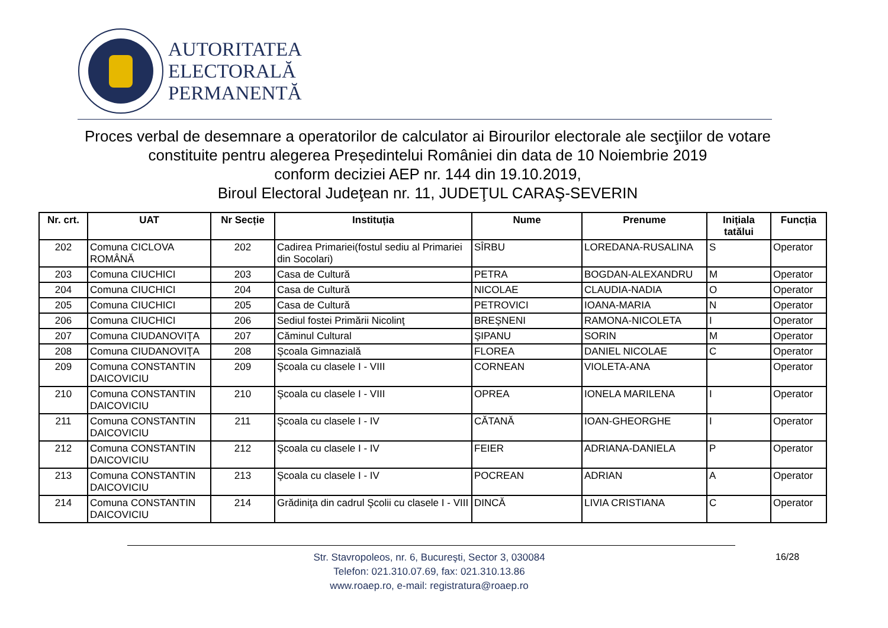AUTORITATEA
ELECTORALĂ
PERMANENTĂ
Proces verbal de desemnare a operatorilor de calculator ai Birourilor electorale ale secţiilor de votare constituite pentru alegerea Președintelui României din data de 10 Noiembrie 2019
conform deciziei AEP nr. 144 din 19.10.2019,
Biroul Electoral Judeţean nr. 11, JUDEŢUL CARAŞ-SEVERIN
| Nr. crt. | UAT | Nr Secție | Instituția | Nume | Prenume | Inițiala tatălui | Funcția |
| --- | --- | --- | --- | --- | --- | --- | --- |
| 202 | Comuna CICLOVA ROMÂNĂ | 202 | Cadirea Primariei(fostul sediu al Primariei din Socolari) | SÎRBU | LOREDANA-RUSALINA | S | Operator |
| 203 | Comuna CIUCHICI | 203 | Casa de Cultură | PETRA | BOGDAN-ALEXANDRU | M | Operator |
| 204 | Comuna CIUCHICI | 204 | Casa de Cultură | NICOLAE | CLAUDIA-NADIA | O | Operator |
| 205 | Comuna CIUCHICI | 205 | Casa de Cultură | PETROVICI | IOANA-MARIA | N | Operator |
| 206 | Comuna CIUCHICI | 206 | Sediul fostei Primării Nicolinţ | BREŞNENI | RAMONA-NICOLETA | I | Operator |
| 207 | Comuna CIUDANOVIŢA | 207 | Căminul Cultural | ŞIPANU | SORIN | M | Operator |
| 208 | Comuna CIUDANOVIŢA | 208 | Şcoala Gimnazială | FLOREA | DANIEL NICOLAE | C | Operator |
| 209 | Comuna CONSTANTIN DAICOVICIU | 209 | Şcoala cu clasele I - VIII | CORNEAN | VIOLETA-ANA | | Operator |
| 210 | Comuna CONSTANTIN DAICOVICIU | 210 | Şcoala cu clasele I - VIII | OPREA | IONELA MARILENA | I | Operator |
| 211 | Comuna CONSTANTIN DAICOVICIU | 211 | Şcoala cu clasele I - IV | CĂTANĂ | IOAN-GHEORGHE | I | Operator |
| 212 | Comuna CONSTANTIN DAICOVICIU | 212 | Şcoala cu clasele I - IV | FEIER | ADRIANA-DANIELA | P | Operator |
| 213 | Comuna CONSTANTIN DAICOVICIU | 213 | Şcoala cu clasele I - IV | POCREAN | ADRIAN | A | Operator |
| 214 | Comuna CONSTANTIN DAICOVICIU | 214 | Grădiniţa din cadrul Şcolii cu clasele I - VIII | DINCĂ | LIVIA CRISTIANA | C | Operator |
Str. Stavropoleos, nr. 6, Bucureşti, Sector 3, 030084
Telefon: 021.310.07.69, fax: 021.310.13.86
www.roaep.ro, e-mail: registratura@roaep.ro
16/28